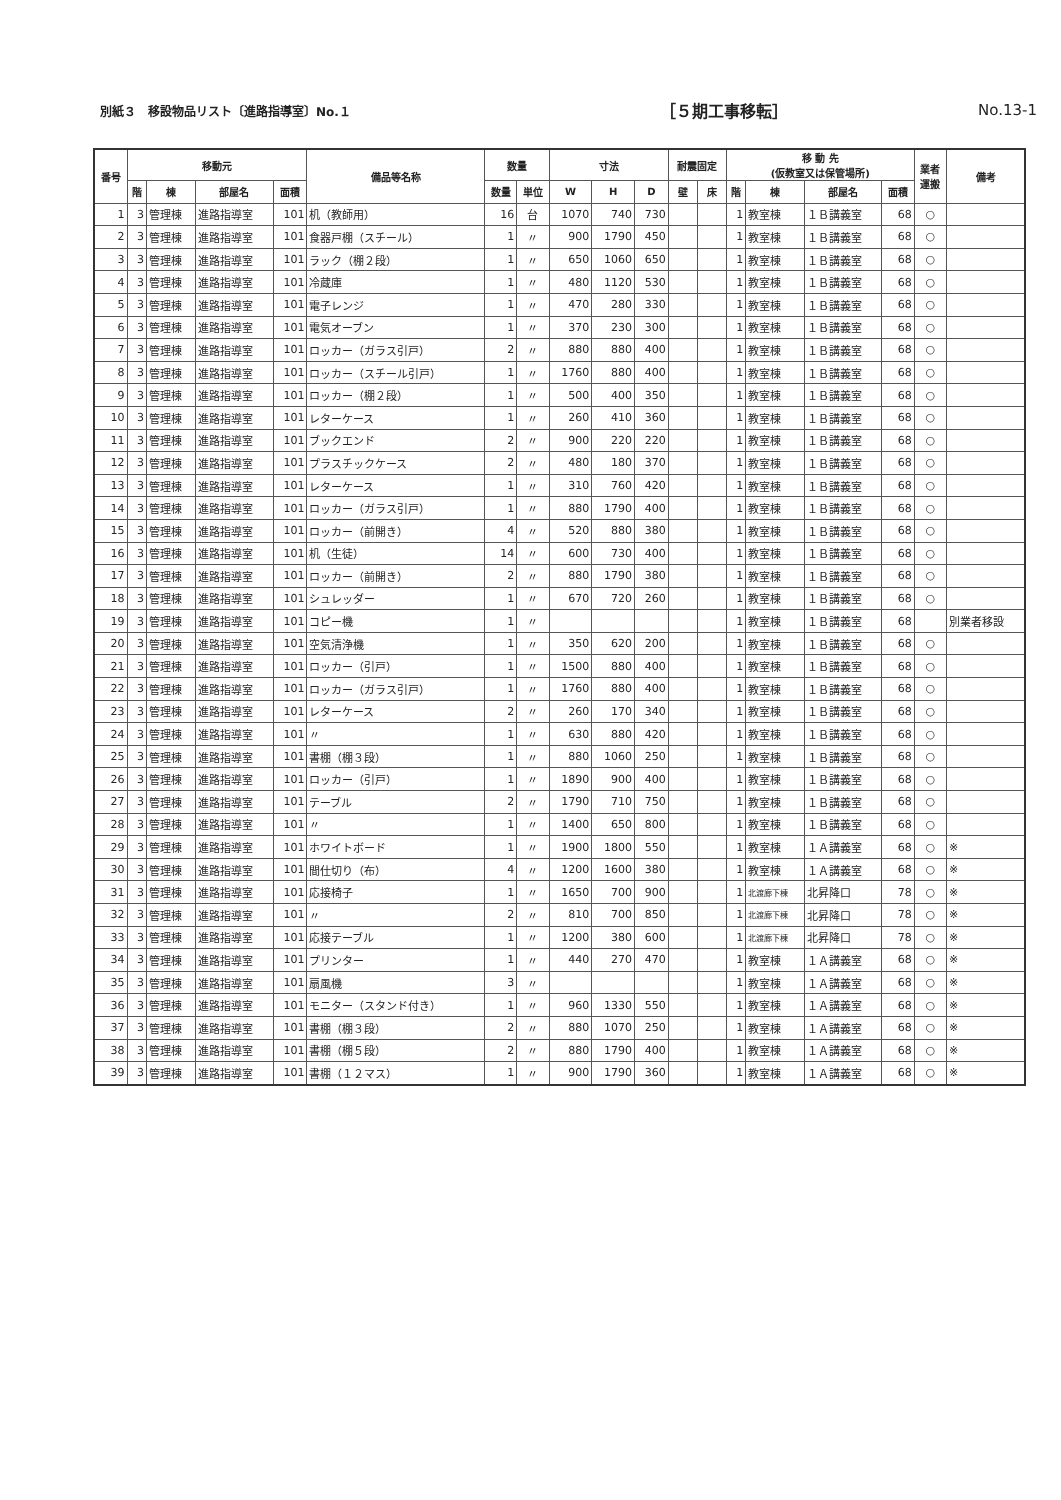別紙３　移設物品リスト〔進路指導室〕No.１ ［５期工事移転］ No.13-1
| 番号 | 移動元 | | | | 備品等名称 | 数量 | | 寸法 | | | 耐震固定 | | 移 動 先 (仮教室又は保管場所) | | | | 業者 運搬 | 備考 |
| --- | --- | --- | --- | --- | --- | --- | --- | --- | --- | --- | --- | --- | --- | --- | --- | --- | --- | --- |
| | 階 | 棟 | 部屋名 | 面積 | | 数量 | 単位 | W | H | D | 壁 | 床 | 階 | 棟 | 部屋名 | 面積 | | |
| 1 | 3 | 管理棟 | 進路指導室 | 101 | 机（教師用） | 16 | 台 | 1070 | 740 | 730 | | | 1 | 教室棟 | １Ｂ講義室 | 68 | ○ | |
| 2 | 3 | 管理棟 | 進路指導室 | 101 | 食器戸棚（スチール） | 1 | 〃 | 900 | 1790 | 450 | | | 1 | 教室棟 | １Ｂ講義室 | 68 | ○ | |
| 3 | 3 | 管理棟 | 進路指導室 | 101 | ラック（棚２段） | 1 | 〃 | 650 | 1060 | 650 | | | 1 | 教室棟 | １Ｂ講義室 | 68 | ○ | |
| 4 | 3 | 管理棟 | 進路指導室 | 101 | 冷蔵庫 | 1 | 〃 | 480 | 1120 | 530 | | | 1 | 教室棟 | １Ｂ講義室 | 68 | ○ | |
| 5 | 3 | 管理棟 | 進路指導室 | 101 | 電子レンジ | 1 | 〃 | 470 | 280 | 330 | | | 1 | 教室棟 | １Ｂ講義室 | 68 | ○ | |
| 6 | 3 | 管理棟 | 進路指導室 | 101 | 電気オーブン | 1 | 〃 | 370 | 230 | 300 | | | 1 | 教室棟 | １Ｂ講義室 | 68 | ○ | |
| 7 | 3 | 管理棟 | 進路指導室 | 101 | ロッカー（ガラス引戸） | 2 | 〃 | 880 | 880 | 400 | | | 1 | 教室棟 | １Ｂ講義室 | 68 | ○ | |
| 8 | 3 | 管理棟 | 進路指導室 | 101 | ロッカー（スチール引戸） | 1 | 〃 | 1760 | 880 | 400 | | | 1 | 教室棟 | １Ｂ講義室 | 68 | ○ | |
| 9 | 3 | 管理棟 | 進路指導室 | 101 | ロッカー（棚２段） | 1 | 〃 | 500 | 400 | 350 | | | 1 | 教室棟 | １Ｂ講義室 | 68 | ○ | |
| 10 | 3 | 管理棟 | 進路指導室 | 101 | レターケース | 1 | 〃 | 260 | 410 | 360 | | | 1 | 教室棟 | １Ｂ講義室 | 68 | ○ | |
| 11 | 3 | 管理棟 | 進路指導室 | 101 | ブックエンド | 2 | 〃 | 900 | 220 | 220 | | | 1 | 教室棟 | １Ｂ講義室 | 68 | ○ | |
| 12 | 3 | 管理棟 | 進路指導室 | 101 | プラスチックケース | 2 | 〃 | 480 | 180 | 370 | | | 1 | 教室棟 | １Ｂ講義室 | 68 | ○ | |
| 13 | 3 | 管理棟 | 進路指導室 | 101 | レターケース | 1 | 〃 | 310 | 760 | 420 | | | 1 | 教室棟 | １Ｂ講義室 | 68 | ○ | |
| 14 | 3 | 管理棟 | 進路指導室 | 101 | ロッカー（ガラス引戸） | 1 | 〃 | 880 | 1790 | 400 | | | 1 | 教室棟 | １Ｂ講義室 | 68 | ○ | |
| 15 | 3 | 管理棟 | 進路指導室 | 101 | ロッカー（前開き） | 4 | 〃 | 520 | 880 | 380 | | | 1 | 教室棟 | １Ｂ講義室 | 68 | ○ | |
| 16 | 3 | 管理棟 | 進路指導室 | 101 | 机（生徒） | 14 | 〃 | 600 | 730 | 400 | | | 1 | 教室棟 | １Ｂ講義室 | 68 | ○ | |
| 17 | 3 | 管理棟 | 進路指導室 | 101 | ロッカー（前開き） | 2 | 〃 | 880 | 1790 | 380 | | | 1 | 教室棟 | １Ｂ講義室 | 68 | ○ | |
| 18 | 3 | 管理棟 | 進路指導室 | 101 | シュレッダー | 1 | 〃 | 670 | 720 | 260 | | | 1 | 教室棟 | １Ｂ講義室 | 68 | ○ | |
| 19 | 3 | 管理棟 | 進路指導室 | 101 | コピー機 | 1 | 〃 | | | | | | 1 | 教室棟 | １Ｂ講義室 | 68 | | 別業者移設 |
| 20 | 3 | 管理棟 | 進路指導室 | 101 | 空気清浄機 | 1 | 〃 | 350 | 620 | 200 | | | 1 | 教室棟 | １Ｂ講義室 | 68 | ○ | |
| 21 | 3 | 管理棟 | 進路指導室 | 101 | ロッカー（引戸） | 1 | 〃 | 1500 | 880 | 400 | | | 1 | 教室棟 | １Ｂ講義室 | 68 | ○ | |
| 22 | 3 | 管理棟 | 進路指導室 | 101 | ロッカー（ガラス引戸） | 1 | 〃 | 1760 | 880 | 400 | | | 1 | 教室棟 | １Ｂ講義室 | 68 | ○ | |
| 23 | 3 | 管理棟 | 進路指導室 | 101 | レターケース | 2 | 〃 | 260 | 170 | 340 | | | 1 | 教室棟 | １Ｂ講義室 | 68 | ○ | |
| 24 | 3 | 管理棟 | 進路指導室 | 101 | 〃 | 1 | 〃 | 630 | 880 | 420 | | | 1 | 教室棟 | １Ｂ講義室 | 68 | ○ | |
| 25 | 3 | 管理棟 | 進路指導室 | 101 | 書棚（棚３段） | 1 | 〃 | 880 | 1060 | 250 | | | 1 | 教室棟 | １Ｂ講義室 | 68 | ○ | |
| 26 | 3 | 管理棟 | 進路指導室 | 101 | ロッカー（引戸） | 1 | 〃 | 1890 | 900 | 400 | | | 1 | 教室棟 | １Ｂ講義室 | 68 | ○ | |
| 27 | 3 | 管理棟 | 進路指導室 | 101 | テーブル | 2 | 〃 | 1790 | 710 | 750 | | | 1 | 教室棟 | １Ｂ講義室 | 68 | ○ | |
| 28 | 3 | 管理棟 | 進路指導室 | 101 | 〃 | 1 | 〃 | 1400 | 650 | 800 | | | 1 | 教室棟 | １Ｂ講義室 | 68 | ○ | |
| 29 | 3 | 管理棟 | 進路指導室 | 101 | ホワイトボード | 1 | 〃 | 1900 | 1800 | 550 | | | 1 | 教室棟 | １Ａ講義室 | 68 | ○ | ※ |
| 30 | 3 | 管理棟 | 進路指導室 | 101 | 間仕切り（布） | 4 | 〃 | 1200 | 1600 | 380 | | | 1 | 教室棟 | １Ａ講義室 | 68 | ○ | ※ |
| 31 | 3 | 管理棟 | 進路指導室 | 101 | 応接椅子 | 1 | 〃 | 1650 | 700 | 900 | | | 1 | 北渡廊下棟 | 北昇降口 | 78 | ○ | ※ |
| 32 | 3 | 管理棟 | 進路指導室 | 101 | 〃 | 2 | 〃 | 810 | 700 | 850 | | | 1 | 北渡廊下棟 | 北昇降口 | 78 | ○ | ※ |
| 33 | 3 | 管理棟 | 進路指導室 | 101 | 応接テーブル | 1 | 〃 | 1200 | 380 | 600 | | | 1 | 北渡廊下棟 | 北昇降口 | 78 | ○ | ※ |
| 34 | 3 | 管理棟 | 進路指導室 | 101 | プリンター | 1 | 〃 | 440 | 270 | 470 | | | 1 | 教室棟 | １Ａ講義室 | 68 | ○ | ※ |
| 35 | 3 | 管理棟 | 進路指導室 | 101 | 扇風機 | 3 | 〃 | | | | | | 1 | 教室棟 | １Ａ講義室 | 68 | ○ | ※ |
| 36 | 3 | 管理棟 | 進路指導室 | 101 | モニター（スタンド付き） | 1 | 〃 | 960 | 1330 | 550 | | | 1 | 教室棟 | １Ａ講義室 | 68 | ○ | ※ |
| 37 | 3 | 管理棟 | 進路指導室 | 101 | 書棚（棚３段） | 2 | 〃 | 880 | 1070 | 250 | | | 1 | 教室棟 | １Ａ講義室 | 68 | ○ | ※ |
| 38 | 3 | 管理棟 | 進路指導室 | 101 | 書棚（棚５段） | 2 | 〃 | 880 | 1790 | 400 | | | 1 | 教室棟 | １Ａ講義室 | 68 | ○ | ※ |
| 39 | 3 | 管理棟 | 進路指導室 | 101 | 書棚（１２マス） | 1 | 〃 | 900 | 1790 | 360 | | | 1 | 教室棟 | １Ａ講義室 | 68 | ○ | ※ |